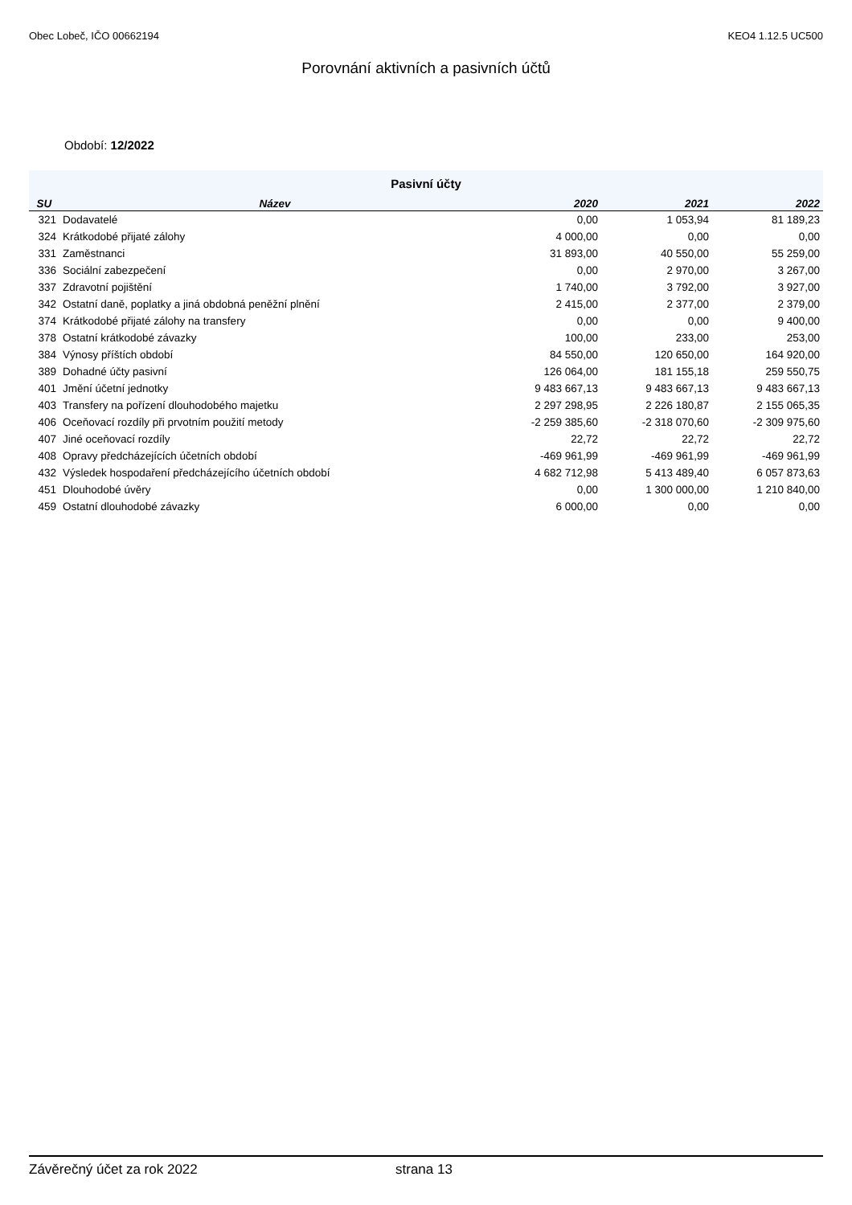Obec Lobeč, IČO 00662194 KEO4 1.12.5 UC500
Porovnání aktivních a pasivních účtů
Období: 12/2022
| Pasivní účty | | | | |
| --- | --- | --- | --- | --- |
| SU | Název | 2020 | 2021 | 2022 |
| 321 | Dodavatelé | 0,00 | 1 053,94 | 81 189,23 |
| 324 | Krátkodobé přijaté zálohy | 4 000,00 | 0,00 | 0,00 |
| 331 | Zaměstnanci | 31 893,00 | 40 550,00 | 55 259,00 |
| 336 | Sociální zabezpečení | 0,00 | 2 970,00 | 3 267,00 |
| 337 | Zdravotní pojištění | 1 740,00 | 3 792,00 | 3 927,00 |
| 342 | Ostatní daně, poplatky a jiná obdobná peněžní plnění | 2 415,00 | 2 377,00 | 2 379,00 |
| 374 | Krátkodobé přijaté zálohy na transfery | 0,00 | 0,00 | 9 400,00 |
| 378 | Ostatní krátkodobé závazky | 100,00 | 233,00 | 253,00 |
| 384 | Výnosy příštích období | 84 550,00 | 120 650,00 | 164 920,00 |
| 389 | Dohadné účty pasivní | 126 064,00 | 181 155,18 | 259 550,75 |
| 401 | Jmění účetní jednotky | 9 483 667,13 | 9 483 667,13 | 9 483 667,13 |
| 403 | Transfery na pořízení dlouhodobého majetku | 2 297 298,95 | 2 226 180,87 | 2 155 065,35 |
| 406 | Oceňovací rozdíly při prvotním použití metody | -2 259 385,60 | -2 318 070,60 | -2 309 975,60 |
| 407 | Jiné oceňovací rozdíly | 22,72 | 22,72 | 22,72 |
| 408 | Opravy předcházejících účetních období | -469 961,99 | -469 961,99 | -469 961,99 |
| 432 | Výsledek hospodaření předcházejícího účetních období | 4 682 712,98 | 5 413 489,40 | 6 057 873,63 |
| 451 | Dlouhodobé úvěry | 0,00 | 1 300 000,00 | 1 210 840,00 |
| 459 | Ostatní dlouhodobé závazky | 6 000,00 | 0,00 | 0,00 |
Závěrečný účet za rok 2022 strana 13